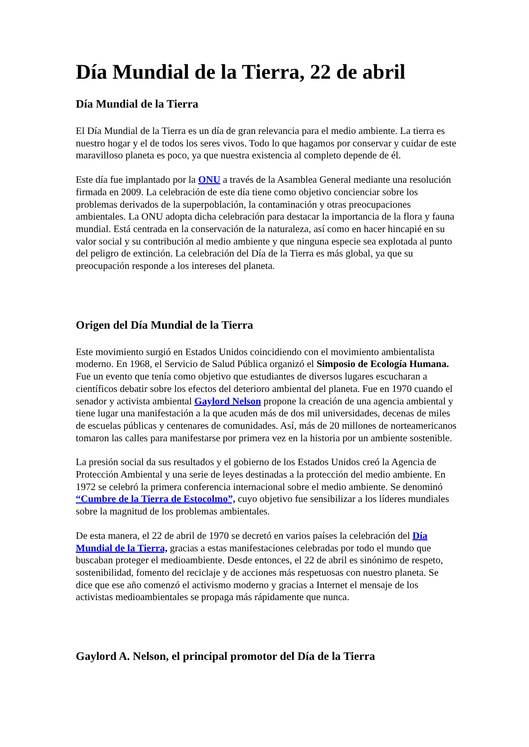Día Mundial de la Tierra, 22 de abril
Día Mundial de la Tierra
El Día Mundial de la Tierra es un día de gran relevancia para el medio ambiente. La tierra es nuestro hogar y el de todos los seres vivos. Todo lo que hagamos por conservar y cuidar de este maravilloso planeta es poco, ya que nuestra existencia al completo depende de él.
Este día fue implantado por la ONU a través de la Asamblea General mediante una resolución firmada en 2009. La celebración de este día tiene como objetivo concienciar sobre los problemas derivados de la superpoblación, la contaminación y otras preocupaciones ambientales. La ONU adopta dicha celebración para destacar la importancia de la flora y fauna mundial. Está centrada en la conservación de la naturaleza, así como en hacer hincapié en su valor social y su contribución al medio ambiente y que ninguna especie sea explotada al punto del peligro de extinción. La celebración del Día de la Tierra es más global, ya que su preocupación responde a los intereses del planeta.
Origen del Día Mundial de la Tierra
Este movimiento surgió en Estados Unidos coincidiendo con el movimiento ambientalista moderno. En 1968, el Servicio de Salud Pública organizó el Simposio de Ecología Humana. Fue un evento que tenía como objetivo que estudiantes de diversos lugares escucharan a científicos debatir sobre los efectos del deterioro ambiental del planeta. Fue en 1970 cuando el senador y activista ambiental Gaylord Nelson propone la creación de una agencia ambiental y tiene lugar una manifestación a la que acuden más de dos mil universidades, decenas de miles de escuelas públicas y centenares de comunidades. Así, más de 20 millones de norteamericanos tomaron las calles para manifestarse por primera vez en la historia por un ambiente sostenible.
La presión social da sus resultados y el gobierno de los Estados Unidos creó la Agencia de Protección Ambiental y una serie de leyes destinadas a la protección del medio ambiente. En 1972 se celebró la primera conferencia internacional sobre el medio ambiente. Se denominó “Cumbre de la Tierra de Estocolmo”, cuyo objetivo fue sensibilizar a los líderes mundiales sobre la magnitud de los problemas ambientales.
De esta manera, el 22 de abril de 1970 se decretó en varios países la celebración del Día Mundial de la Tierra, gracias a estas manifestaciones celebradas por todo el mundo que buscaban proteger el medioambiente. Desde entonces, el 22 de abril es sinónimo de respeto, sostenibilidad, fomento del reciclaje y de acciones más respetuosas con nuestro planeta. Se dice que ese año comenzó el activismo moderno y gracias a Internet el mensaje de los activistas medioambientales se propaga más rápidamente que nunca.
Gaylord A. Nelson, el principal promotor del Día de la Tierra